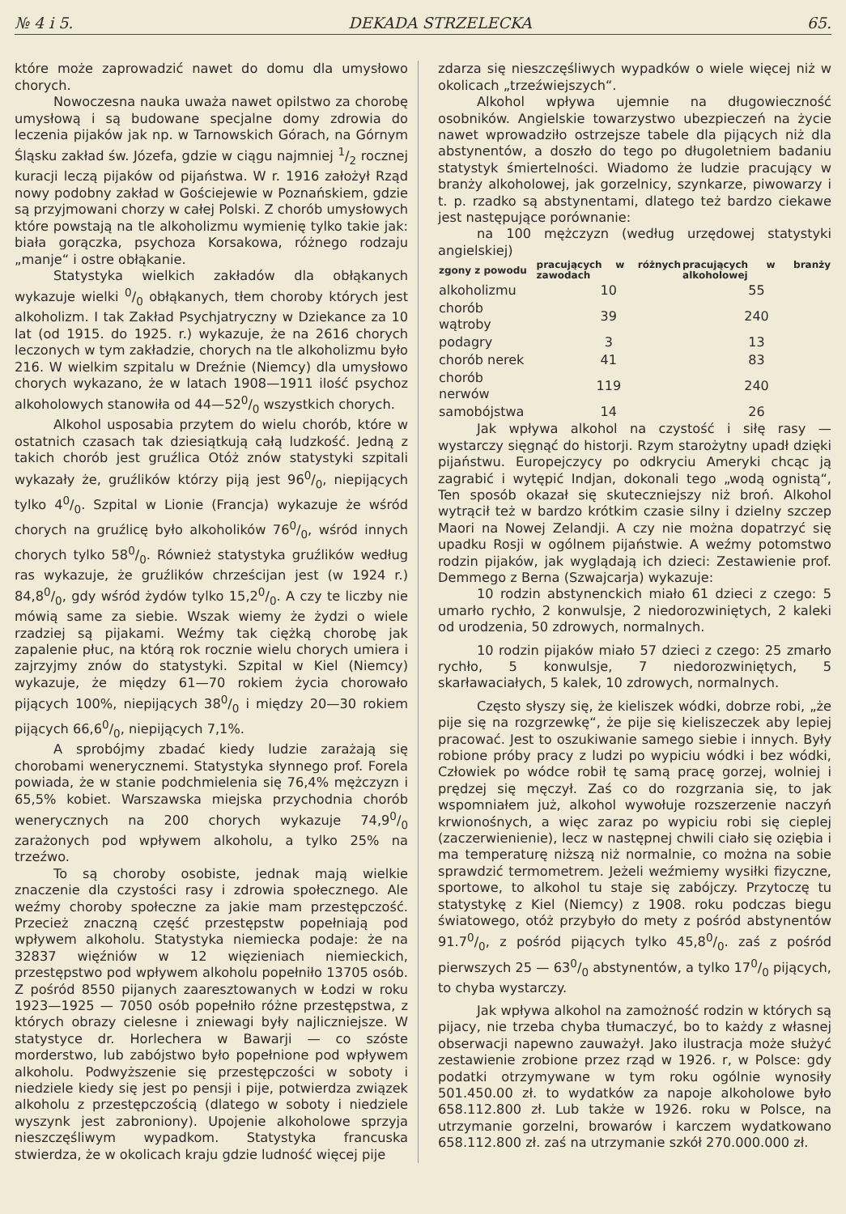№ 4 i 5. DEKADA STRZELECKA 65.
które może zaprowadzić nawet do domu dla umysłowo chorych.
Nowoczesna nauka uważa nawet opilstwo za chorobę umysłową i są budowane specjalne domy zdrowia do leczenia pijaków jak np. w Tarnowskich Górach, na Górnym Śląsku zakład św. Józefa, gdzie w ciągu najmniej 1/2 rocznej kuracji leczą pijaków od pijaństwa. W r. 1916 założył Rząd nowy podobny zakład w Gościejewie w Poznańskiem, gdzie są przyjmowani chorzy w całej Polski. Z chorób umysłowych które powstają na tle alkoholizmu wymienię tylko takie jak: biała gorączka, psychoza Korsakowa, różnego rodzaju „manje“ i ostre obłąkanie.
Statystyka wielkich zakładów dla obłąkanych wykazuje wielki 0/0 obłąkanych, tłem choroby których jest alkoholizm. I tak Zakład Psychjatryczny w Dziekance za 10 lat (od 1915. do 1925. r.) wykazuje, że na 2616 chorych leczonych w tym zakładzie, chorych na tle alkoholizmu było 216. W wielkim szpitalu w Dreźnie (Niemcy) dla umysłowo chorych wykazano, że w latach 1908—1911 ilość psychoz alkoholowych stanowiła od 44—520/0 wszystkich chorych.
Alkohol usposabia przytem do wielu chorób, które w ostatnich czasach tak dziesiątkują całą ludzkość. Jedną z takich chorób jest gruźlica Otóż znów statystyki szpitali wykazały że, gruźlików którzy piją jest 960/0, niepijących tylko 40/0. Szpital w Lionie (Francja) wykazuje że wśród chorych na gruźlicę było alkoholików 760/0, wśród innych chorych tylko 580/0. Również statystyka gruźlików według ras wykazuje, że gruźlików chrześcijan jest (w 1924 r.) 84,80/0, gdy wśród żydów tylko 15,20/0. A czy te liczby nie mówią same za siebie. Wszak wiemy że żydzi o wiele rzadziej są pijakami. Weźmy tak ciężką chorobę jak zapalenie płuc, na którą rok rocznie wielu chorych umiera i zajrzyjmy znów do statystyki. Szpital w Kiel (Niemcy) wykazuje, że między 61—70 rokiem życia chorowało pijących 100%, niepijących 380/0 i między 20—30 rokiem pijących 66,60/0, niepijących 7,1%.
A sprobójmy zbadać kiedy ludzie zarażają się chorobami wenerycznemi. Statystyka słynnego prof. Forela powiada, że w stanie podchmielenia się 76,4% mężczyzn i 65,5% kobiet. Warszawska miejska przychodnia chorób wenerycznych na 200 chorych wykazuje 74,90/0 zarażonych pod wpływem alkoholu, a tylko 25% na trzeźwo.
To są choroby osobiste, jednak mają wielkie znaczenie dla czystości rasy i zdrowia społecznego. Ale weźmy choroby społeczne za jakie mam przestępczość. Przecież znaczną część przestępstw popełniają pod wpływem alkoholu. Statystyka niemiecka podaje: że na 32837 więźniów w 12 więzieniach niemieckich, przestępstwo pod wpływem alkoholu popełniło 13705 osób. Z pośród 8550 pijanych zaaresztowanych w Łodzi w roku 1923—1925 — 7050 osób popełniło różne przestępstwa, z których obrazy cielesne i zniewagi były najliczniejsze. W statystyce dr. Horlechera w Bawarji — co szóste morderstwo, lub zabójstwo było popełnione pod wpływem alkoholu. Podwyższenie się przestępczości w soboty i niedziele kiedy się jest po pensji i pije, potwierdza związek alkoholu z przestępczością (dlatego w soboty i niedziele wyszynk jest zabroniony). Upojenie alkoholowe sprzyja nieszczęśliwym wypadkom. Statystyka francuska stwierdza, że w okolicach kraju gdzie ludność więcej pije
zdarza się nieszczęśliwych wypadków o wiele więcej niż w okolicach „trzeźwiejszych“.
Alkohol wpływa ujemnie na długowieczność osobników. Angielskie towarzystwo ubezpieczeń na życie nawet wprowadziło ostrzejsze tabele dla pijących niż dla abstynentów, a doszło do tego po długoletniem badaniu statystyk śmiertelności. Wiadomo że ludzie pracujący w branży alkoholowej, jak gorzelnicy, szynkarze, piwowarzy i t. p. rzadko są abstynentami, dlatego też bardzo ciekawe jest następujące porównanie:
na 100 mężczyzn (według urzędowej statystyki angielskiej)
| zgony z powodu | pracujących w różnych zawodach | pracujących w branży alkoholowej |
| --- | --- | --- |
| alkoholizmu | 10 | 55 |
| chorób wątroby | 39 | 240 |
| podagry | 3 | 13 |
| chorób nerek | 41 | 83 |
| chorób nerwów | 119 | 240 |
| samobójstwa | 14 | 26 |
Jak wpływa alkohol na czystość i siłę rasy — wystarczy sięgnąć do historji. Rzym starożytny upadł dzięki pijaństwu. Europejczycy po odkryciu Ameryki chcąc ją zagrabić i wytępić Indjan, dokonali tego „wodą ognistą“, Ten sposób okazał się skuteczniejszy niż broń. Alkohol wytrącił też w bardzo krótkim czasie silny i dzielny szczep Maori na Nowej Zelandji. A czy nie można dopatrzyć się upadku Rosji w ogólnem pijaństwie. A weźmy potomstwo rodzin pijaków, jak wyglądają ich dzieci: Zestawienie prof. Demmego z Berna (Szwajcarja) wykazuje:
10 rodzin abstynenckich miało 61 dzieci z czego: 5 umarło rychło, 2 konwulsje, 2 niedorozwiniętych, 2 kaleki od urodzenia, 50 zdrowych, normalnych.
10 rodzin pijaków miało 57 dzieci z czego: 25 zmarło rychło, 5 konwulsje, 7 niedorozwiniętych, 5 skarławaciałych, 5 kalek, 10 zdrowych, normalnych.
Często słyszy się, że kieliszek wódki, dobrze robi, „że pije się na rozgrzewkę“, że pije się kieliszeczek aby lepiej pracować. Jest to oszukiwanie samego siebie i innych. Były robione próby pracy z ludzi po wypiciu wódki i bez wódki, Człowiek po wódce robił tę samą pracę gorzej, wolniej i prędzej się męczył. Zaś co do rozgrzania się, to jak wspomniałem już, alkohol wywołuje rozszerzenie naczyń krwionośnych, a więc zaraz po wypiciu robi się cieplej (zaczerwienienie), lecz w następnej chwili ciało się oziębia i ma temperaturę niższą niż normalnie, co można na sobie sprawdzić termometrem. Jeżeli weźmiemy wysiłki fizyczne, sportowe, to alkohol tu staje się zabójczy. Przytoczę tu statystykę z Kiel (Niemcy) z 1908. roku podczas biegu światowego, otóż przybyło do mety z pośród abstynentów 91.70/0, z pośród pijących tylko 45,80/0. zaś z pośród pierwszych 25 — 630/0 abstynentów, a tylko 170/0 pijących, to chyba wystarczy.
Jak wpływa alkohol na zamożność rodzin w których są pijacy, nie trzeba chyba tłumaczyć, bo to każdy z własnej obserwacji napewno zauważył. Jako ilustracja może służyć zestawienie zrobione przez rząd w 1926. r, w Polsce: gdy podatki otrzymywane w tym roku ogólnie wynosiły 501.450.00 zł. to wydatków za napoje alkoholowe było 658.112.800 zł. Lub także w 1926. roku w Polsce, na utrzymanie gorzelni, browarów i karczem wydatkowano 658.112.800 zł. zaś na utrzymanie szkół 270.000.000 zł.